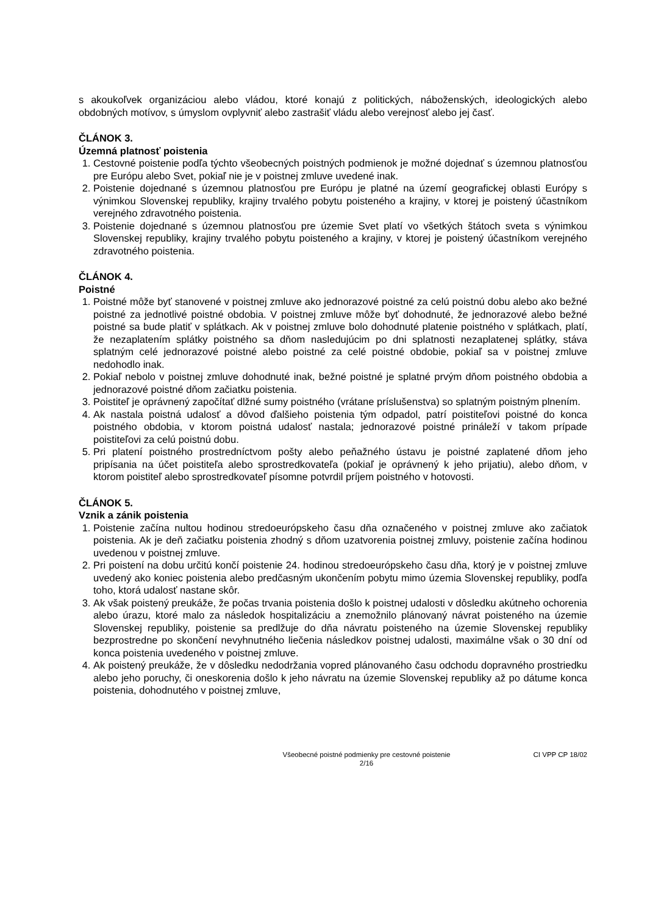s akoukoľvek organizáciou alebo vládou, ktoré konajú z politických, náboženských, ideologických alebo obdobných motívov, s úmyslom ovplyvniť alebo zastrašiť vládu alebo verejnosť alebo jej časť.
ČLÁNOK 3.
Územná platnosť poistenia
1. Cestovné poistenie podľa týchto všeobecných poistných podmienok je možné dojednať s územnou platnosťou pre Európu alebo Svet, pokiaľ nie je v poistnej zmluve uvedené inak.
2. Poistenie dojednané s územnou platnosťou pre Európu je platné na území geografickej oblasti Európy s výnimkou Slovenskej republiky, krajiny trvalého pobytu poisteného a krajiny, v ktorej je poistený účastníkom verejného zdravotného poistenia.
3. Poistenie dojednané s územnou platnosťou pre územie Svet platí vo všetkých štátoch sveta s výnimkou Slovenskej republiky, krajiny trvalého pobytu poisteného a krajiny, v ktorej je poistený účastníkom verejného zdravotného poistenia.
ČLÁNOK 4.
Poistné
1. Poistné môže byť stanovené v poistnej zmluve ako jednorazové poistné za celú poistnú dobu alebo ako bežné poistné za jednotlivé poistné obdobia. V poistnej zmluve môže byť dohodnuté, že jednorazové alebo bežné poistné sa bude platiť v splátkach. Ak v poistnej zmluve bolo dohodnuté platenie poistného v splátkach, platí, že nezaplatením splátky poistného sa dňom nasledujúcim po dni splatnosti nezaplatenej splátky, stáva splatným celé jednorazové poistné alebo poistné za celé poistné obdobie, pokiaľ sa v poistnej zmluve nedohodlo inak.
2. Pokiaľ nebolo v poistnej zmluve dohodnuté inak, bežné poistné je splatné prvým dňom poistného obdobia a jednorazové poistné dňom začiatku poistenia.
3. Poistiteľ je oprávnený započítať dlžné sumy poistného (vrátane príslušenstva) so splatným poistným plnením.
4. Ak nastala poistná udalosť a dôvod ďalšieho poistenia tým odpadol, patrí poistiteľovi poistné do konca poistného obdobia, v ktorom poistná udalosť nastala; jednorazové poistné prináleží v takom prípade poistiteľovi za celú poistnú dobu.
5. Pri platení poistného prostredníctvom pošty alebo peňažného ústavu je poistné zaplatené dňom jeho pripísania na účet poistiteľa alebo sprostredkovateľa (pokiaľ je oprávnený k jeho prijatiu), alebo dňom, v ktorom poistiteľ alebo sprostredkovateľ písomne potvrdil príjem poistného v hotovosti.
ČLÁNOK 5.
Vznik a zánik poistenia
1. Poistenie začína nultou hodinou stredoeurópskeho času dňa označeného v poistnej zmluve ako začiatok poistenia. Ak je deň začiatku poistenia zhodný s dňom uzatvorenia poistnej zmluvy, poistenie začína hodinou uvedenou v poistnej zmluve.
2. Pri poistení na dobu určitú končí poistenie 24. hodinou stredoeurópskeho času dňa, ktorý je v poistnej zmluve uvedený ako koniec poistenia alebo predčasným ukončením pobytu mimo územia Slovenskej republiky, podľa toho, ktorá udalosť nastane skôr.
3. Ak však poistený preukáže, že počas trvania poistenia došlo k poistnej udalosti v dôsledku akútneho ochorenia alebo úrazu, ktoré malo za následok hospitalizáciu a znemožnilo plánovaný návrat poisteného na územie Slovenskej republiky, poistenie sa predlžuje do dňa návratu poisteného na územie Slovenskej republiky bezprostredne po skončení nevyhnutného liečenia následkov poistnej udalosti, maximálne však o 30 dní od konca poistenia uvedeného v poistnej zmluve.
4. Ak poistený preukáže, že v dôsledku nedodržania vopred plánovaného času odchodu dopravného prostriedku alebo jeho poruchy, či oneskorenia došlo k jeho návratu na územie Slovenskej republiky až po dátume konca poistenia, dohodnutého v poistnej zmluve,
Všeobecné poistné podmienky pre cestovné poistenie
2/16
CI VPP CP 18/02